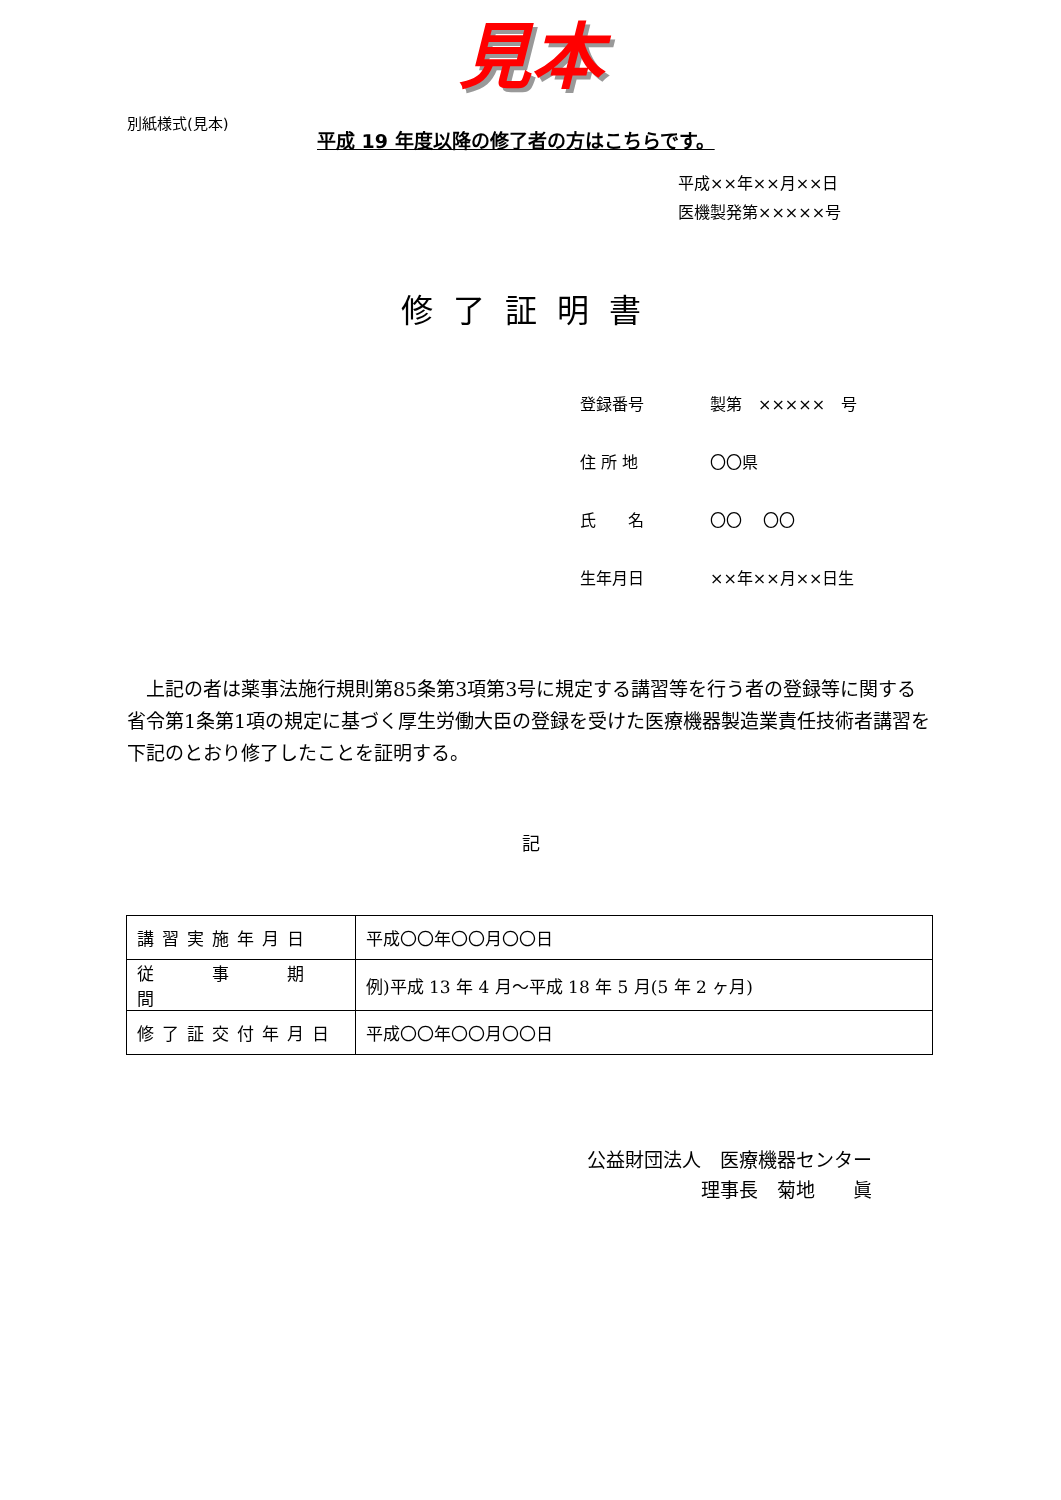見本
別紙様式(見本)
平成 19 年度以降の修了者の方はこちらです。
平成××年××月××日
医機製発第×××××号
修了証明書
登録番号 製第　×××××　号
住 所 地 〇〇県
氏　　名 〇〇　 〇〇
生年月日 ××年××月××日生
　上記の者は薬事法施行規則第85条第3項第3号に規定する講習等を行う者の登録等に関する省令第1条第1項の規定に基づく厚生労働大臣の登録を受けた医療機器製造業責任技術者講習を下記のとおり修了したことを証明する。
記
| 講習実施年月日 | 平成〇〇年〇〇月〇〇日 |
| 従 事 期 間 | 例)平成 13 年 4 月～平成 18 年 5 月(5 年 2 ヶ月) |
| 修了証交付年月日 | 平成〇〇年〇〇月〇〇日 |
公益財団法人　医療機器センター
　　　　　　理事長　菊地　　眞